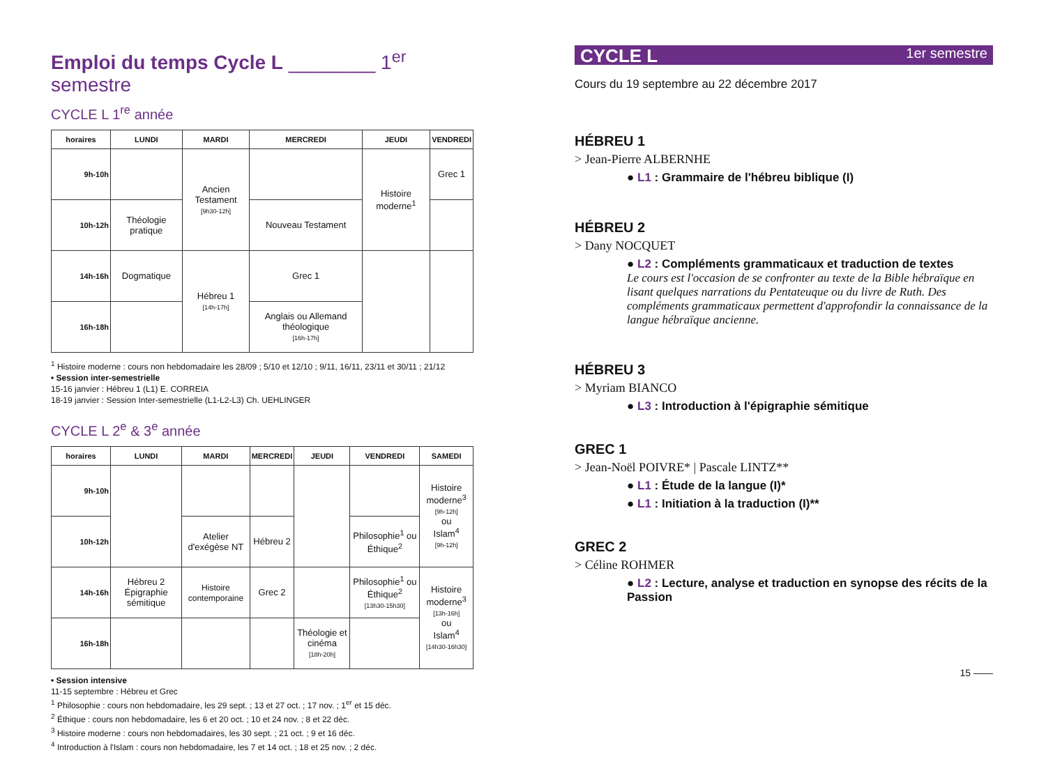Emploi du temps Cycle L ________ 1<sup>er</sup> semestre
CYCLE L 1<sup>re</sup> année
| horaires | LUNDI | MARDI | MERCREDI | JEUDI | VENDREDI |
| --- | --- | --- | --- | --- | --- |
| 9h-10h | | Ancien Testament [9h30-12h] | | Histoire moderne<sup>1</sup> | Grec 1 |
| 10h-12h | Théologie pratique | | Nouveau Testament | | |
| 14h-16h | Dogmatique | Hébreu 1 [14h-17h] | Grec 1 | | |
| 16h-18h | | | Anglais ou Allemand théologique [16h-17h] | | |
<sup>1</sup> Histoire moderne : cours non hebdomadaire les 28/09 ; 5/10 et 12/10 ; 9/11, 16/11, 23/11 et 30/11 ; 21/12
• Session inter-semestrielle
15-16 janvier : Hébreu 1 (L1) E. CORREIA
18-19 janvier : Session Inter-semestrielle (L1-L2-L3) Ch. UEHLINGER
CYCLE L 2<sup>e</sup> & 3<sup>e</sup> année
| horaires | LUNDI | MARDI | MERCREDI | JEUDI | VENDREDI | SAMEDI |
| --- | --- | --- | --- | --- | --- | --- |
| 9h-10h | | | | | | Histoire moderne<sup>3</sup> [9h-12h] ou Islam<sup>4</sup> [9h-12h] |
| 10h-12h | | Atelier d'exégèse NT | Hébreu 2 | | Philosophie<sup>1</sup> ou Éthique<sup>2</sup> | |
| 14h-16h | Hébreu 2 Épigraphie sémitique | Histoire contemporaine | Grec 2 | | Philosophie<sup>1</sup> ou Éthique<sup>2</sup> [13h30-15h30] | Histoire moderne<sup>3</sup> [13h-16h] ou Islam<sup>4</sup> [14h30-16h30] |
| 16h-18h | | | | Théologie et cinéma [18h-20h] | | |
• Session intensive
11-15 septembre : Hébreu et Grec
<sup>1</sup> Philosophie : cours non hebdomadaire, les 29 sept. ; 13 et 27 oct. ; 17 nov. ; 1<sup>er</sup> et 15 déc.
<sup>2</sup> Éthique : cours non hebdomadaire, les 6 et 20 oct. ; 10 et 24 nov. ; 8 et 22 déc.
<sup>3</sup> Histoire moderne : cours non hebdomadaires, les 30 sept. ; 21 oct. ; 9 et 16 déc.
<sup>4</sup> Introduction à l'Islam : cours non hebdomadaire, les 7 et 14 oct. ; 18 et 25 nov. ; 2 déc.
CYCLE L 1er semestre
Cours du 19 septembre au 22 décembre 2017
HÉBREU 1
> Jean-Pierre ALBERNHE
● L1 : Grammaire de l'hébreu biblique (I)
HÉBREU 2
> Dany NOCQUET
● L2 : Compléments grammaticaux et traduction de textes
Le cours est l'occasion de se confronter au texte de la Bible hébraïque en lisant quelques narrations du Pentateuque ou du livre de Ruth. Des compléments grammaticaux permettent d'approfondir la connaissance de la langue hébraïque ancienne.
HÉBREU 3
> Myriam BIANCO
● L3 : Introduction à l'épigraphie sémitique
GREC 1
> Jean-Noël POIVRE* | Pascale LINTZ**
● L1 : Étude de la langue (I)*
● L1 : Initiation à la traduction (I)**
GREC 2
> Céline ROHMER
● L2 : Lecture, analyse et traduction en synopse des récits de la Passion
15 ——